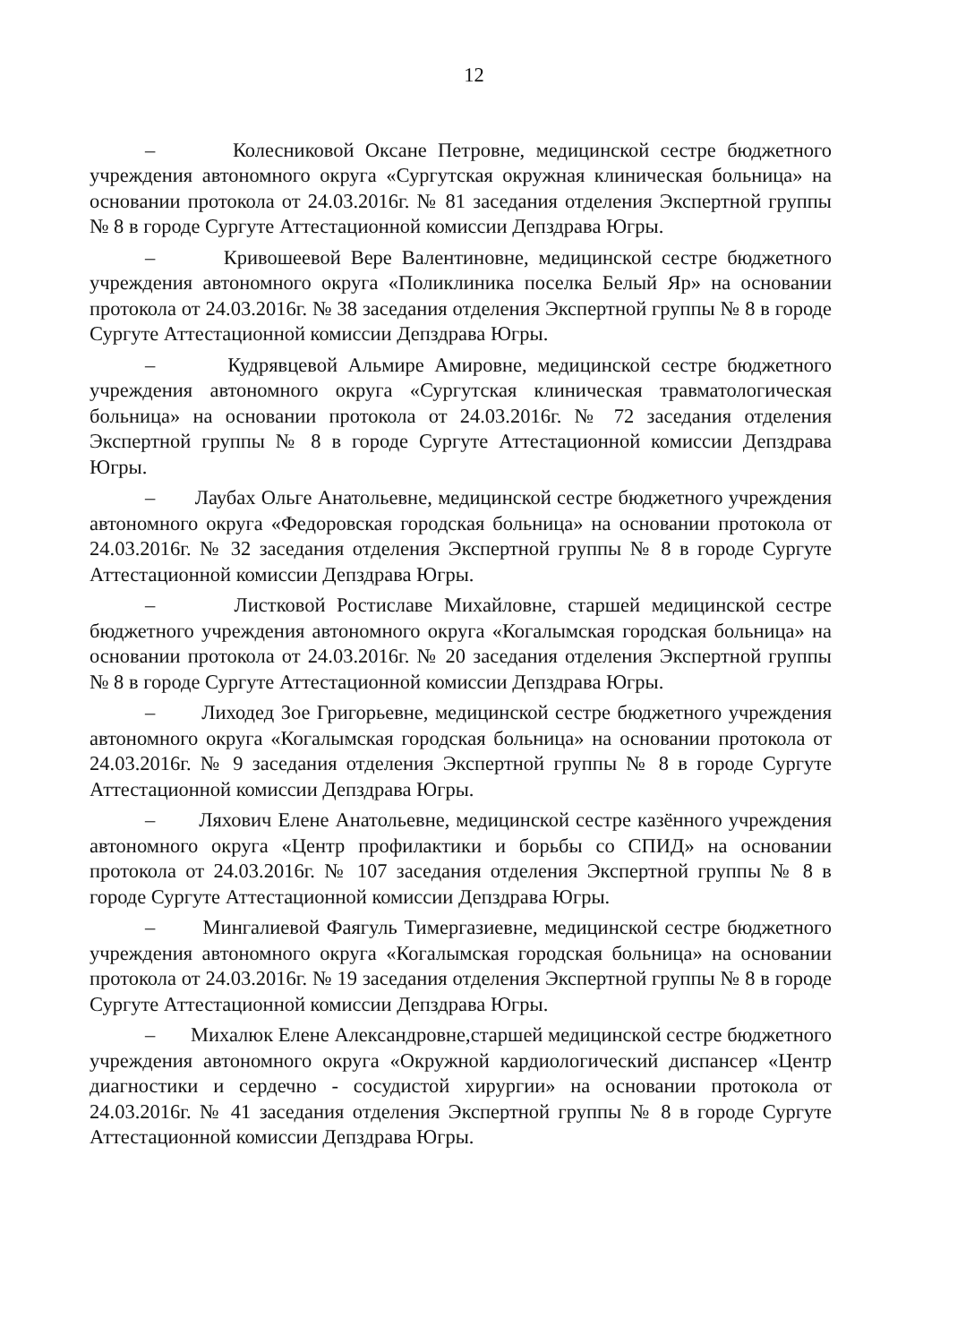12
– Колесниковой Оксане Петровне, медицинской сестре бюджетного учреждения автономного округа «Сургутская окружная клиническая больница» на основании протокола от 24.03.2016г. № 81 заседания отделения Экспертной группы № 8 в городе Сургуте Аттестационной комиссии Депздрава Югры.
– Кривошеевой Вере Валентиновне, медицинской сестре бюджетного учреждения автономного округа «Поликлиника поселка Белый Яр» на основании протокола от 24.03.2016г. № 38 заседания отделения Экспертной группы № 8 в городе Сургуте Аттестационной комиссии Депздрава Югры.
– Кудрявцевой Альмире Амировне, медицинской сестре бюджетного учреждения автономного округа «Сургутская клиническая травматологическая больница» на основании протокола от 24.03.2016г. № 72 заседания отделения Экспертной группы № 8 в городе Сургуте Аттестационной комиссии Депздрава Югры.
– Лаубах Ольге Анатольевне, медицинской сестре бюджетного учреждения автономного округа «Федоровская городская больница» на основании протокола от 24.03.2016г. № 32 заседания отделения Экспертной группы № 8 в городе Сургуте Аттестационной комиссии Депздрава Югры.
– Листковой Ростиславе Михайловне, старшей медицинской сестре бюджетного учреждения автономного округа «Когалымская городская больница» на основании протокола от 24.03.2016г. № 20 заседания отделения Экспертной группы № 8 в городе Сургуте Аттестационной комиссии Депздрава Югры.
– Лиходед Зое Григорьевне, медицинской сестре бюджетного учреждения автономного округа «Когалымская городская больница» на основании протокола от 24.03.2016г. № 9 заседания отделения Экспертной группы № 8 в городе Сургуте Аттестационной комиссии Депздрава Югры.
– Ляхович Елене Анатольевне, медицинской сестре казённого учреждения автономного округа «Центр профилактики и борьбы со СПИД» на основании протокола от 24.03.2016г. № 107 заседания отделения Экспертной группы № 8 в городе Сургуте Аттестационной комиссии Депздрава Югры.
– Мингалиевой Фаягуль Тимергазиевне, медицинской сестре бюджетного учреждения автономного округа «Когалымская городская больница» на основании протокола от 24.03.2016г. № 19 заседания отделения Экспертной группы № 8 в городе Сургуте Аттестационной комиссии Депздрава Югры.
– Михалюк Елене Александровне,старшей медицинской сестре бюджетного учреждения автономного округа «Окружной кардиологический диспансер «Центр диагностики и сердечно - сосудистой хирургии» на основании протокола от 24.03.2016г. № 41 заседания отделения Экспертной группы № 8 в городе Сургуте Аттестационной комиссии Депздрава Югры.